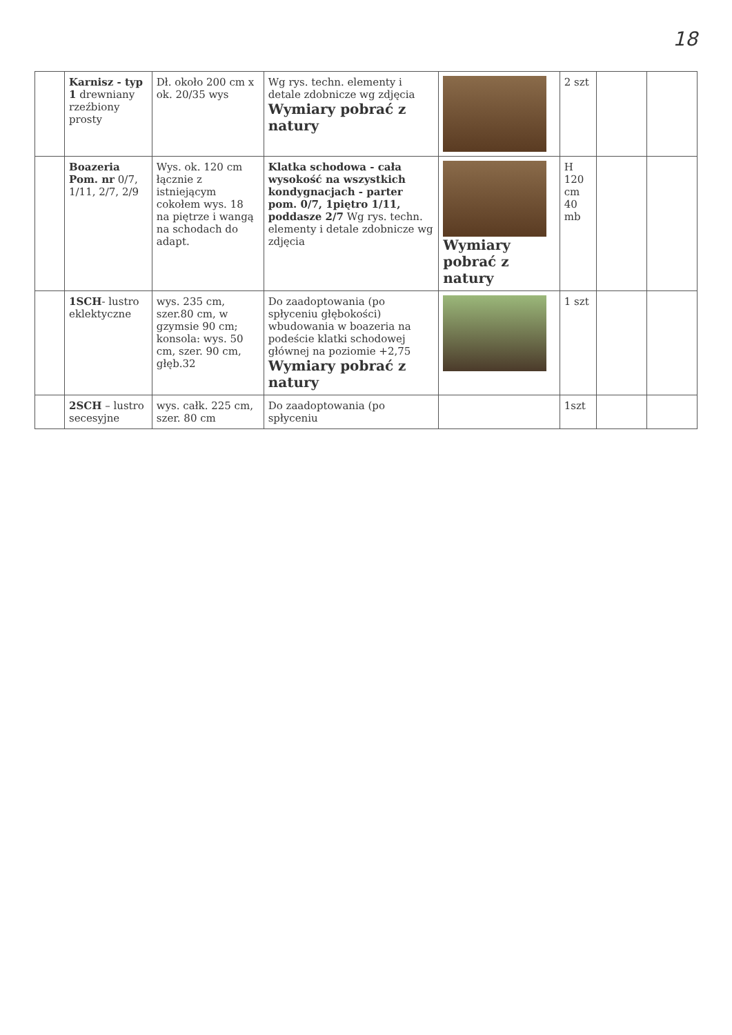18
| | Karnisz - typ 1 drewniany rzeźbiony prosty | Dł. około 200 cm x ok. 20/35 wys | Wg rys. techn. elementy i detale zdobnicze wg zdjęcia Wymiary pobrać z natury | | 2 szt | | |
| | Boazeria Pom. nr 0/7, 1/11, 2/7, 2/9 | Wys. ok. 120 cm łącznie z istniejącym cokołem wys. 18 na piętrze i wangą na schodach do adapt. | Klatka schodowa - cała wysokość na wszystkich kondygnacjach - parter pom. 0/7, 1piętro 1/11, poddasze 2/7 Wg rys. techn. elementy i detale zdobnicze wg zdjęcia | Wymiary pobrać z natury | H 120 cm 40 mb | | |
| | 1SCH - lustro eklektyczne | wys. 235 cm, szer.80 cm, w gzymsie 90 cm; konsola: wys. 50 cm, szer. 90 cm, głęb.32 | Do zaadoptowania (po spłyceniu głębokości) wbudowania w boazeria na podeście klatki schodowej głównej na poziomie +2,75 Wymiary pobrać z natury | | 1 szt | | |
| | 2SCH – lustro secesyjne | wys. całk. 225 cm, szer. 80 cm | Do zaadoptowania (po spłyceniu | | 1szt | | |